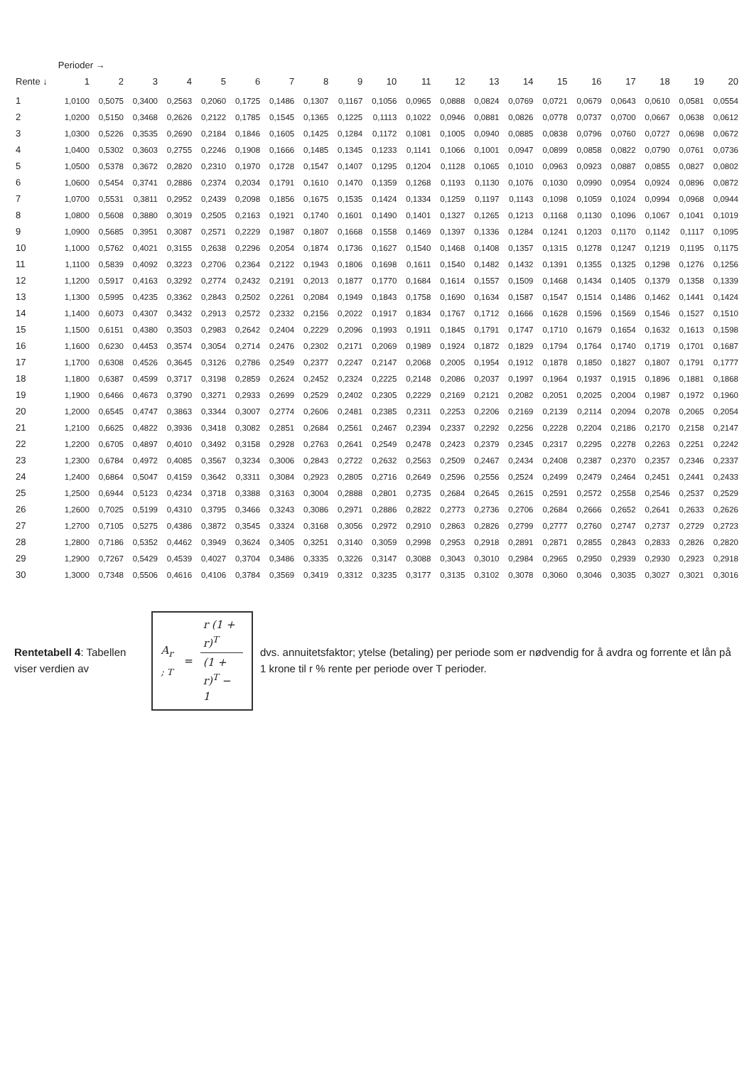| | Perioder → | | | | | | | | | | | | | | | | | | | |
| --- | --- | --- | --- | --- | --- | --- | --- | --- | --- | --- | --- | --- | --- | --- | --- | --- | --- | --- | --- | --- |
| Rente ↓ | 1 | 2 | 3 | 4 | 5 | 6 | 7 | 8 | 9 | 10 | 11 | 12 | 13 | 14 | 15 | 16 | 17 | 18 | 19 | 20 |
| 1 | 1,0100 | 0,5075 | 0,3400 | 0,2563 | 0,2060 | 0,1725 | 0,1486 | 0,1307 | 0,1167 | 0,1056 | 0,0965 | 0,0888 | 0,0824 | 0,0769 | 0,0721 | 0,0679 | 0,0643 | 0,0610 | 0,0581 | 0,0554 |
| 2 | 1,0200 | 0,5150 | 0,3468 | 0,2626 | 0,2122 | 0,1785 | 0,1545 | 0,1365 | 0,1225 | 0,1113 | 0,1022 | 0,0946 | 0,0881 | 0,0826 | 0,0778 | 0,0737 | 0,0700 | 0,0667 | 0,0638 | 0,0612 |
| 3 | 1,0300 | 0,5226 | 0,3535 | 0,2690 | 0,2184 | 0,1846 | 0,1605 | 0,1425 | 0,1284 | 0,1172 | 0,1081 | 0,1005 | 0,0940 | 0,0885 | 0,0838 | 0,0796 | 0,0760 | 0,0727 | 0,0698 | 0,0672 |
| 4 | 1,0400 | 0,5302 | 0,3603 | 0,2755 | 0,2246 | 0,1908 | 0,1666 | 0,1485 | 0,1345 | 0,1233 | 0,1141 | 0,1066 | 0,1001 | 0,0947 | 0,0899 | 0,0858 | 0,0822 | 0,0790 | 0,0761 | 0,0736 |
| 5 | 1,0500 | 0,5378 | 0,3672 | 0,2820 | 0,2310 | 0,1970 | 0,1728 | 0,1547 | 0,1407 | 0,1295 | 0,1204 | 0,1128 | 0,1065 | 0,1010 | 0,0963 | 0,0923 | 0,0887 | 0,0855 | 0,0827 | 0,0802 |
| 6 | 1,0600 | 0,5454 | 0,3741 | 0,2886 | 0,2374 | 0,2034 | 0,1791 | 0,1610 | 0,1470 | 0,1359 | 0,1268 | 0,1193 | 0,1130 | 0,1076 | 0,1030 | 0,0990 | 0,0954 | 0,0924 | 0,0896 | 0,0872 |
| 7 | 1,0700 | 0,5531 | 0,3811 | 0,2952 | 0,2439 | 0,2098 | 0,1856 | 0,1675 | 0,1535 | 0,1424 | 0,1334 | 0,1259 | 0,1197 | 0,1143 | 0,1098 | 0,1059 | 0,1024 | 0,0994 | 0,0968 | 0,0944 |
| 8 | 1,0800 | 0,5608 | 0,3880 | 0,3019 | 0,2505 | 0,2163 | 0,1921 | 0,1740 | 0,1601 | 0,1490 | 0,1401 | 0,1327 | 0,1265 | 0,1213 | 0,1168 | 0,1130 | 0,1096 | 0,1067 | 0,1041 | 0,1019 |
| 9 | 1,0900 | 0,5685 | 0,3951 | 0,3087 | 0,2571 | 0,2229 | 0,1987 | 0,1807 | 0,1668 | 0,1558 | 0,1469 | 0,1397 | 0,1336 | 0,1284 | 0,1241 | 0,1203 | 0,1170 | 0,1142 | 0,1117 | 0,1095 |
| 10 | 1,1000 | 0,5762 | 0,4021 | 0,3155 | 0,2638 | 0,2296 | 0,2054 | 0,1874 | 0,1736 | 0,1627 | 0,1540 | 0,1468 | 0,1408 | 0,1357 | 0,1315 | 0,1278 | 0,1247 | 0,1219 | 0,1195 | 0,1175 |
| 11 | 1,1100 | 0,5839 | 0,4092 | 0,3223 | 0,2706 | 0,2364 | 0,2122 | 0,1943 | 0,1806 | 0,1698 | 0,1611 | 0,1540 | 0,1482 | 0,1432 | 0,1391 | 0,1355 | 0,1325 | 0,1298 | 0,1276 | 0,1256 |
| 12 | 1,1200 | 0,5917 | 0,4163 | 0,3292 | 0,2774 | 0,2432 | 0,2191 | 0,2013 | 0,1877 | 0,1770 | 0,1684 | 0,1614 | 0,1557 | 0,1509 | 0,1468 | 0,1434 | 0,1405 | 0,1379 | 0,1358 | 0,1339 |
| 13 | 1,1300 | 0,5995 | 0,4235 | 0,3362 | 0,2843 | 0,2502 | 0,2261 | 0,2084 | 0,1949 | 0,1843 | 0,1758 | 0,1690 | 0,1634 | 0,1587 | 0,1547 | 0,1514 | 0,1486 | 0,1462 | 0,1441 | 0,1424 |
| 14 | 1,1400 | 0,6073 | 0,4307 | 0,3432 | 0,2913 | 0,2572 | 0,2332 | 0,2156 | 0,2022 | 0,1917 | 0,1834 | 0,1767 | 0,1712 | 0,1666 | 0,1628 | 0,1596 | 0,1569 | 0,1546 | 0,1527 | 0,1510 |
| 15 | 1,1500 | 0,6151 | 0,4380 | 0,3503 | 0,2983 | 0,2642 | 0,2404 | 0,2229 | 0,2096 | 0,1993 | 0,1911 | 0,1845 | 0,1791 | 0,1747 | 0,1710 | 0,1679 | 0,1654 | 0,1632 | 0,1613 | 0,1598 |
| 16 | 1,1600 | 0,6230 | 0,4453 | 0,3574 | 0,3054 | 0,2714 | 0,2476 | 0,2302 | 0,2171 | 0,2069 | 0,1989 | 0,1924 | 0,1872 | 0,1829 | 0,1794 | 0,1764 | 0,1740 | 0,1719 | 0,1701 | 0,1687 |
| 17 | 1,1700 | 0,6308 | 0,4526 | 0,3645 | 0,3126 | 0,2786 | 0,2549 | 0,2377 | 0,2247 | 0,2147 | 0,2068 | 0,2005 | 0,1954 | 0,1912 | 0,1878 | 0,1850 | 0,1827 | 0,1807 | 0,1791 | 0,1777 |
| 18 | 1,1800 | 0,6387 | 0,4599 | 0,3717 | 0,3198 | 0,2859 | 0,2624 | 0,2452 | 0,2324 | 0,2225 | 0,2148 | 0,2086 | 0,2037 | 0,1997 | 0,1964 | 0,1937 | 0,1915 | 0,1896 | 0,1881 | 0,1868 |
| 19 | 1,1900 | 0,6466 | 0,4673 | 0,3790 | 0,3271 | 0,2933 | 0,2699 | 0,2529 | 0,2402 | 0,2305 | 0,2229 | 0,2169 | 0,2121 | 0,2082 | 0,2051 | 0,2025 | 0,2004 | 0,1987 | 0,1972 | 0,1960 |
| 20 | 1,2000 | 0,6545 | 0,4747 | 0,3863 | 0,3344 | 0,3007 | 0,2774 | 0,2606 | 0,2481 | 0,2385 | 0,2311 | 0,2253 | 0,2206 | 0,2169 | 0,2139 | 0,2114 | 0,2094 | 0,2078 | 0,2065 | 0,2054 |
| 21 | 1,2100 | 0,6625 | 0,4822 | 0,3936 | 0,3418 | 0,3082 | 0,2851 | 0,2684 | 0,2561 | 0,2467 | 0,2394 | 0,2337 | 0,2292 | 0,2256 | 0,2228 | 0,2204 | 0,2186 | 0,2170 | 0,2158 | 0,2147 |
| 22 | 1,2200 | 0,6705 | 0,4897 | 0,4010 | 0,3492 | 0,3158 | 0,2928 | 0,2763 | 0,2641 | 0,2549 | 0,2478 | 0,2423 | 0,2379 | 0,2345 | 0,2317 | 0,2295 | 0,2278 | 0,2263 | 0,2251 | 0,2242 |
| 23 | 1,2300 | 0,6784 | 0,4972 | 0,4085 | 0,3567 | 0,3234 | 0,3006 | 0,2843 | 0,2722 | 0,2632 | 0,2563 | 0,2509 | 0,2467 | 0,2434 | 0,2408 | 0,2387 | 0,2370 | 0,2357 | 0,2346 | 0,2337 |
| 24 | 1,2400 | 0,6864 | 0,5047 | 0,4159 | 0,3642 | 0,3311 | 0,3084 | 0,2923 | 0,2805 | 0,2716 | 0,2649 | 0,2596 | 0,2556 | 0,2524 | 0,2499 | 0,2479 | 0,2464 | 0,2451 | 0,2441 | 0,2433 |
| 25 | 1,2500 | 0,6944 | 0,5123 | 0,4234 | 0,3718 | 0,3388 | 0,3163 | 0,3004 | 0,2888 | 0,2801 | 0,2735 | 0,2684 | 0,2645 | 0,2615 | 0,2591 | 0,2572 | 0,2558 | 0,2546 | 0,2537 | 0,2529 |
| 26 | 1,2600 | 0,7025 | 0,5199 | 0,4310 | 0,3795 | 0,3466 | 0,3243 | 0,3086 | 0,2971 | 0,2886 | 0,2822 | 0,2773 | 0,2736 | 0,2706 | 0,2684 | 0,2666 | 0,2652 | 0,2641 | 0,2633 | 0,2626 |
| 27 | 1,2700 | 0,7105 | 0,5275 | 0,4386 | 0,3872 | 0,3545 | 0,3324 | 0,3168 | 0,3056 | 0,2972 | 0,2910 | 0,2863 | 0,2826 | 0,2799 | 0,2777 | 0,2760 | 0,2747 | 0,2737 | 0,2729 | 0,2723 |
| 28 | 1,2800 | 0,7186 | 0,5352 | 0,4462 | 0,3949 | 0,3624 | 0,3405 | 0,3251 | 0,3140 | 0,3059 | 0,2998 | 0,2953 | 0,2918 | 0,2891 | 0,2871 | 0,2855 | 0,2843 | 0,2833 | 0,2826 | 0,2820 |
| 29 | 1,2900 | 0,7267 | 0,5429 | 0,4539 | 0,4027 | 0,3704 | 0,3486 | 0,3335 | 0,3226 | 0,3147 | 0,3088 | 0,3043 | 0,3010 | 0,2984 | 0,2965 | 0,2950 | 0,2939 | 0,2930 | 0,2923 | 0,2918 |
| 30 | 1,3000 | 0,7348 | 0,5506 | 0,4616 | 0,4106 | 0,3784 | 0,3569 | 0,3419 | 0,3312 | 0,3235 | 0,3177 | 0,3135 | 0,3102 | 0,3078 | 0,3060 | 0,3046 | 0,3035 | 0,3027 | 0,3021 | 0,3016 |
Rentetabell 4: Tabellen viser verdien av
A<sub>r ; T</sub> = r (1 + r)<sup>T</sup> (1 + r)<sup>T</sup> − 1
dvs. annuitetsfaktor; ytelse (betaling) per periode som er nødvendig for å avdra og forrente et lån på 1 krone til r % rente per periode over T perioder.